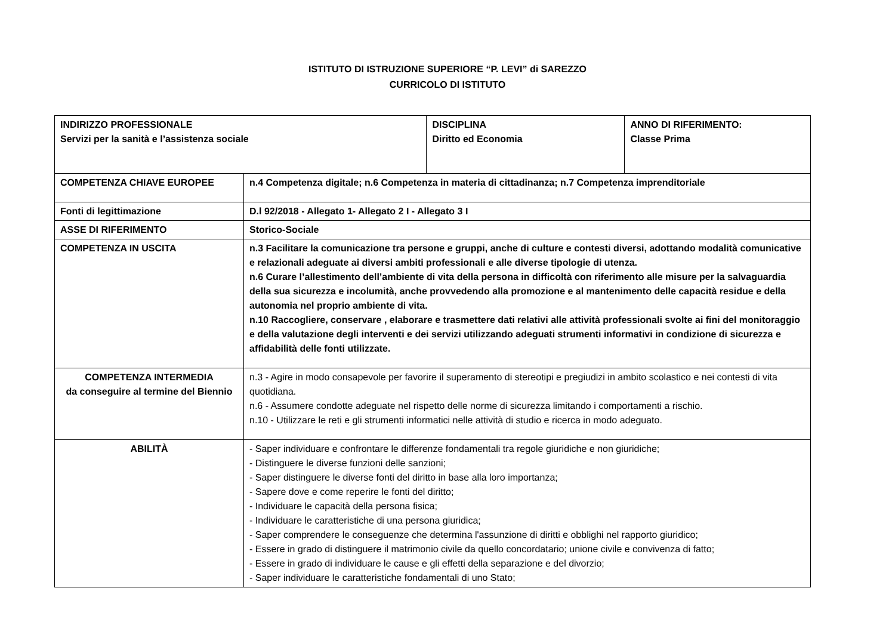ISTITUTO DI ISTRUZIONE SUPERIORE “P. LEVI” di SAREZZO
CURRICOLO DI ISTITUTO
| INDIRIZZO PROFESSIONALE Servizi per la sanità e l’assistenza sociale | | DISCIPLINA Diritto ed Economia | ANNO DI RIFERIMENTO: Classe Prima |
| COMPETENZA CHIAVE EUROPEE | n.4 Competenza digitale; n.6 Competenza in materia di cittadinanza; n.7 Competenza imprenditoriale | | |
| Fonti di legittimazione | D.l 92/2018 - Allegato 1- Allegato 2 I - Allegato 3 I | | |
| ASSE DI RIFERIMENTO | Storico-Sociale | | |
| COMPETENZA IN USCITA | n.3 Facilitare la comunicazione tra persone e gruppi, anche di culture e contesti diversi, adottando modalità comunicative e relazionali adeguate ai diversi ambiti professionali e alle diverse tipologie di utenza. n.6 Curare l’allestimento dell’ambiente di vita della persona in difficoltà con riferimento alle misure per la salvaguardia della sua sicurezza e incolumità, anche provvedendo alla promozione e al mantenimento delle capacità residue e della autonomia nel proprio ambiente di vita. n.10 Raccogliere, conservare , elaborare e trasmettere dati relativi alle attività professionali svolte ai fini del monitoraggio e della valutazione degli interventi e dei servizi utilizzando adeguati strumenti informativi in condizione di sicurezza e affidabilità delle fonti utilizzate. | | |
| COMPETENZA INTERMEDIA da conseguire al termine del Biennio | n.3 - Agire in modo consapevole per favorire il superamento di stereotipi e pregiudizi in ambito scolastico e nei contesti di vita quotidiana. n.6 - Assumere condotte adeguate nel rispetto delle norme di sicurezza limitando i comportamenti a rischio. n.10 - Utilizzare le reti e gli strumenti informatici nelle attività di studio e ricerca in modo adeguato. | | |
| ABILITÀ | - Saper individuare e confrontare le differenze fondamentali tra regole giuridiche e non giuridiche; - Distinguere le diverse funzioni delle sanzioni; - Saper distinguere le diverse fonti del diritto in base alla loro importanza; - Sapere dove e come reperire le fonti del diritto; - Individuare le capacità della persona fisica; - Individuare le caratteristiche di una persona giuridica; - Saper comprendere le conseguenze che determina l'assunzione di diritti e obblighi nel rapporto giuridico; - Essere in grado di distinguere il matrimonio civile da quello concordatario; unione civile e convivenza di fatto; - Essere in grado di individuare le cause e gli effetti della separazione e del divorzio; - Saper individuare le caratteristiche fondamentali di uno Stato; | | |